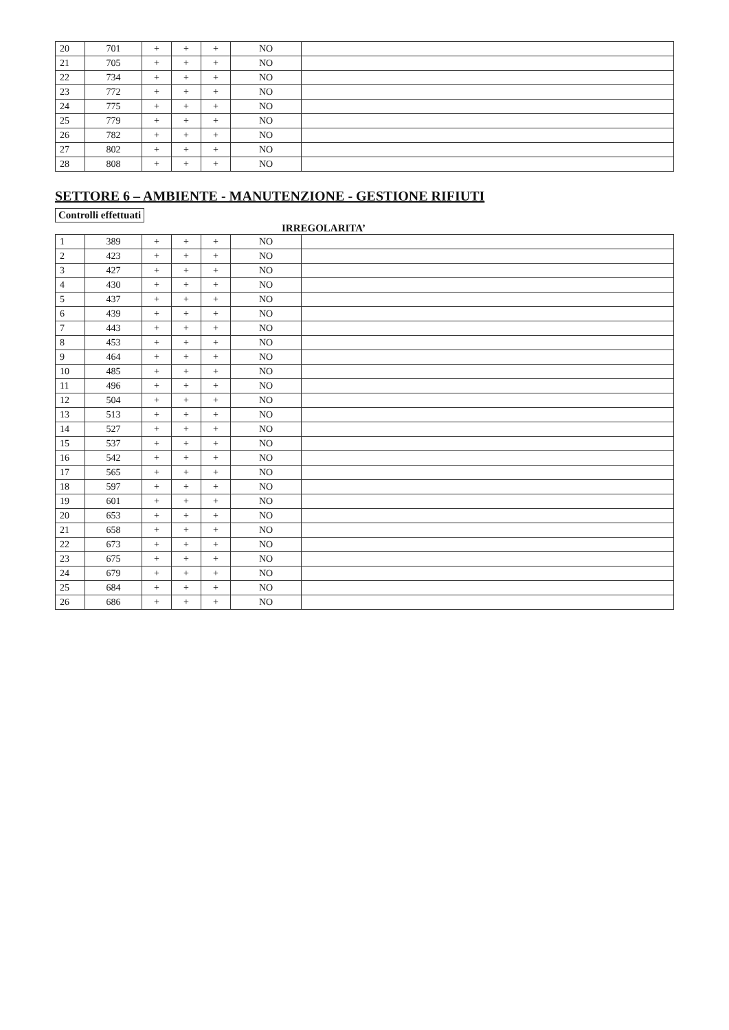| 20 | 701 | + | + | + | NO | |
| 21 | 705 | + | + | + | NO | |
| 22 | 734 | + | + | + | NO | |
| 23 | 772 | + | + | + | NO | |
| 24 | 775 | + | + | + | NO | |
| 25 | 779 | + | + | + | NO | |
| 26 | 782 | + | + | + | NO | |
| 27 | 802 | + | + | + | NO | |
| 28 | 808 | + | + | + | NO | |
SETTORE 6 – AMBIENTE - MANUTENZIONE - GESTIONE RIFIUTI
Controlli effettuati
IRREGOLARITA’
| 1 | 389 | + | + | + | NO | |
| 2 | 423 | + | + | + | NO | |
| 3 | 427 | + | + | + | NO | |
| 4 | 430 | + | + | + | NO | |
| 5 | 437 | + | + | + | NO | |
| 6 | 439 | + | + | + | NO | |
| 7 | 443 | + | + | + | NO | |
| 8 | 453 | + | + | + | NO | |
| 9 | 464 | + | + | + | NO | |
| 10 | 485 | + | + | + | NO | |
| 11 | 496 | + | + | + | NO | |
| 12 | 504 | + | + | + | NO | |
| 13 | 513 | + | + | + | NO | |
| 14 | 527 | + | + | + | NO | |
| 15 | 537 | + | + | + | NO | |
| 16 | 542 | + | + | + | NO | |
| 17 | 565 | + | + | + | NO | |
| 18 | 597 | + | + | + | NO | |
| 19 | 601 | + | + | + | NO | |
| 20 | 653 | + | + | + | NO | |
| 21 | 658 | + | + | + | NO | |
| 22 | 673 | + | + | + | NO | |
| 23 | 675 | + | + | + | NO | |
| 24 | 679 | + | + | + | NO | |
| 25 | 684 | + | + | + | NO | |
| 26 | 686 | + | + | + | NO | |